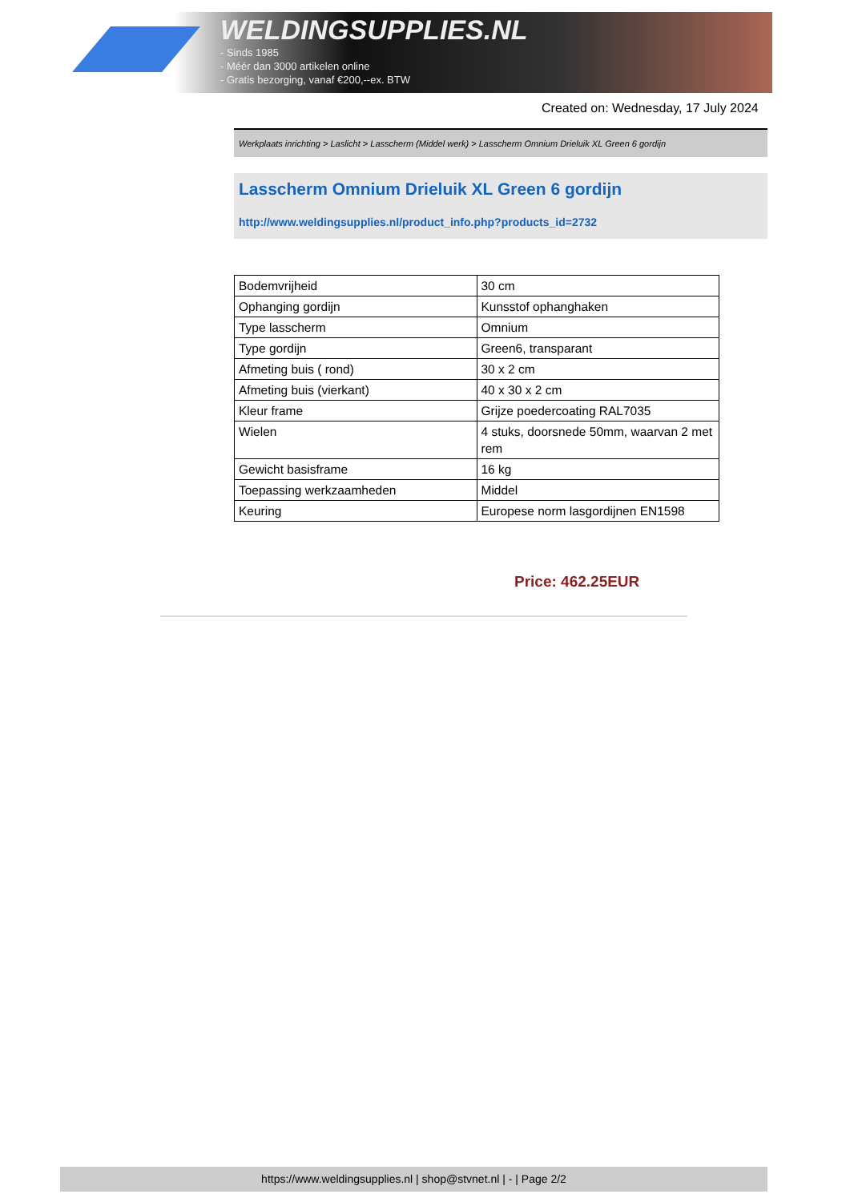WELDINGSUPPLIES.NL
- Sinds 1985
- Méér dan 3000 artikelen online
- Gratis bezorging, vanaf €200,--ex. BTW
Created on: Wednesday, 17 July 2024
Werkplaats inrichting > Laslicht > Lasscherm (Middel werk) > Lasscherm Omnium Drieluik XL Green 6 gordijn
Lasscherm Omnium Drieluik XL Green 6 gordijn
http://www.weldingsupplies.nl/product_info.php?products_id=2732
| Bodemvrijheid | 30 cm |
| Ophanging gordijn | Kunsstof ophanghaken |
| Type lasscherm | Omnium |
| Type gordijn | Green6, transparant |
| Afmeting buis ( rond) | 30 x 2 cm |
| Afmeting buis (vierkant) | 40 x 30 x 2 cm |
| Kleur frame | Grijze poedercoating RAL7035 |
| Wielen | 4 stuks, doorsnede 50mm, waarvan 2 met rem |
| Gewicht basisframe | 16 kg |
| Toepassing werkzaamheden | Middel |
| Keuring | Europese norm lasgordijnen EN1598 |
Price: 462.25EUR
https://www.weldingsupplies.nl | shop@stvnet.nl | - | Page 2/2